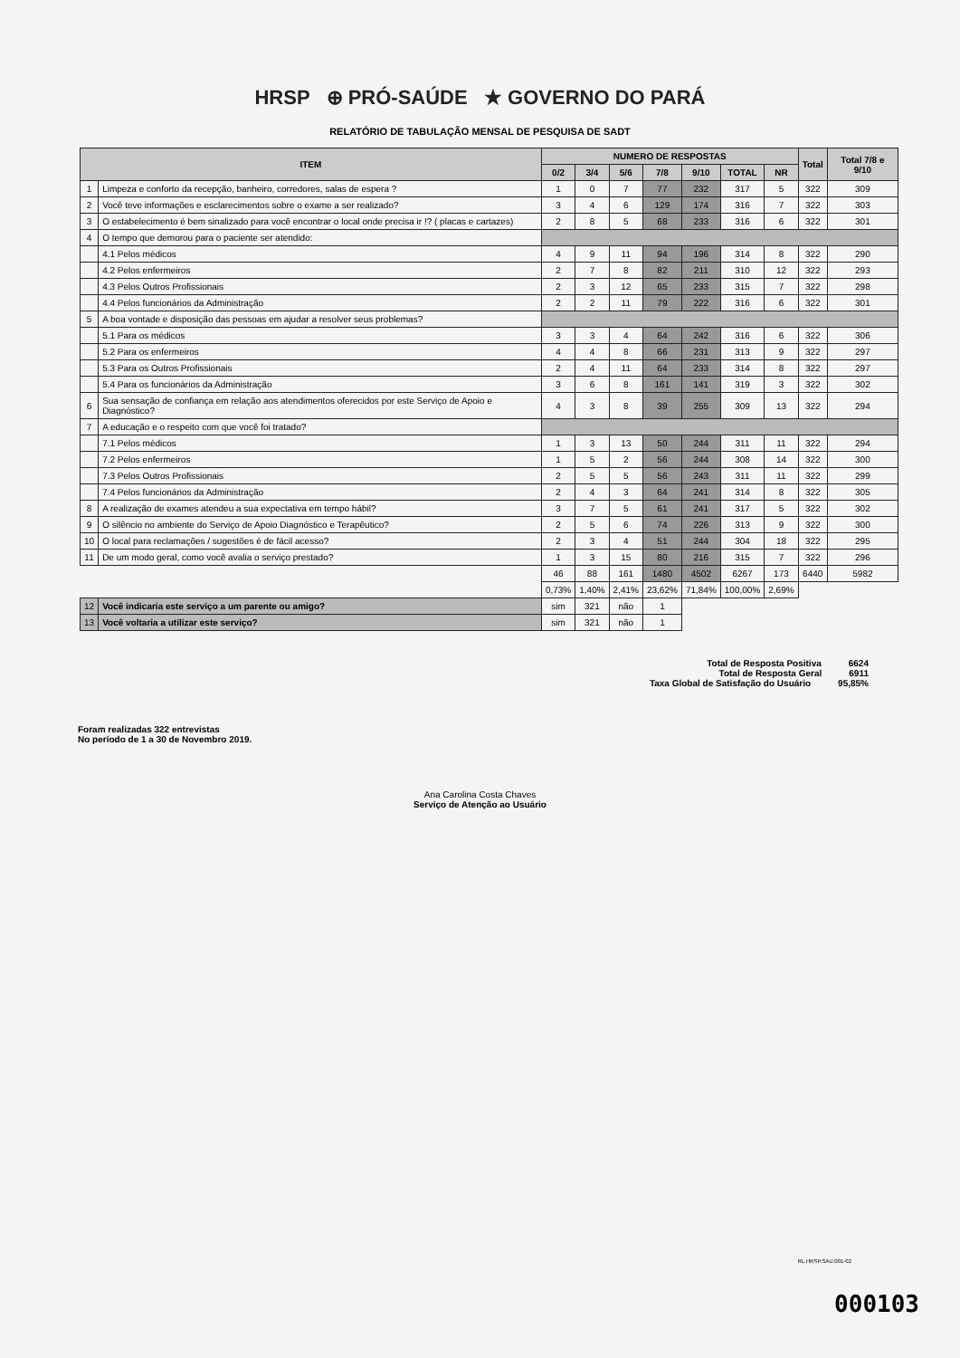HRSP ⊕ PRÓ-SAÚDE ★ GOVERNO DO PARÁ
RELATÓRIO DE TABULAÇÃO MENSAL DE PESQUISA DE SADT
| ITEM | | NUMERO DE RESPOSTAS | | | | | | | Total | Total 7/8 e 9/10 |
| --- | --- | --- | --- | --- | --- | --- | --- | --- | --- | --- |
| | | 0/2 | 3/4 | 5/6 | 7/8 | 9/10 | TOTAL | NR | | |
| 1 | Limpeza e conforto da recepção, banheiro, corredores, salas de espera ? | 1 | 0 | 7 | 77 | 232 | 317 | 5 | 322 | 309 |
| 2 | Você teve informações e esclarecimentos sobre o exame a ser realizado? | 3 | 4 | 6 | 129 | 174 | 316 | 7 | 322 | 303 |
| 3 | O estabelecimento é bem sinalizado para você encontrar o local onde precisa ir !? ( placas e cartazes) | 2 | 8 | 5 | 68 | 233 | 316 | 6 | 322 | 301 |
| 4 | O tempo que demorou para o paciente ser atendido: | | | | | | | | | |
| | 4.1 Pelos médicos | 4 | 9 | 11 | 94 | 196 | 314 | 8 | 322 | 290 |
| | 4.2 Pelos enfermeiros | 2 | 7 | 8 | 82 | 211 | 310 | 12 | 322 | 293 |
| | 4.3 Pelos Outros Profissionais | 2 | 3 | 12 | 65 | 233 | 315 | 7 | 322 | 298 |
| | 4.4 Pelos funcionários da Administração | 2 | 2 | 11 | 79 | 222 | 316 | 6 | 322 | 301 |
| 5 | A boa vontade e disposição das pessoas em ajudar a resolver seus problemas? | | | | | | | | | |
| | 5.1 Para os médicos | 3 | 3 | 4 | 64 | 242 | 316 | 6 | 322 | 306 |
| | 5.2 Para os enfermeiros | 4 | 4 | 8 | 66 | 231 | 313 | 9 | 322 | 297 |
| | 5.3 Para os Outros Profissionais | 2 | 4 | 11 | 64 | 233 | 314 | 8 | 322 | 297 |
| | 5.4 Para os funcionários da Administração | 3 | 6 | 8 | 161 | 141 | 319 | 3 | 322 | 302 |
| 6 | Sua sensação de confiança em relação aos atendimentos oferecidos por este Serviço de Apoio e Diagnóstico? | 4 | 3 | 8 | 39 | 255 | 309 | 13 | 322 | 294 |
| 7 | A educação e o respeito com que você foi tratado? | | | | | | | | | |
| | 7.1 Pelos médicos | 1 | 3 | 13 | 50 | 244 | 311 | 11 | 322 | 294 |
| | 7.2 Pelos enfermeiros | 1 | 5 | 2 | 56 | 244 | 308 | 14 | 322 | 300 |
| | 7.3 Pelos Outros Profissionais | 2 | 5 | 5 | 56 | 243 | 311 | 11 | 322 | 299 |
| | 7.4 Pelos funcionários da Administração | 2 | 4 | 3 | 64 | 241 | 314 | 8 | 322 | 305 |
| 8 | A realização de exames atendeu a sua expectativa em tempo hábil? | 3 | 7 | 5 | 61 | 241 | 317 | 5 | 322 | 302 |
| 9 | O silêncio no ambiente do Serviço de Apoio Diagnóstico e Terapêutico? | 2 | 5 | 6 | 74 | 226 | 313 | 9 | 322 | 300 |
| 10 | O local para reclamações / sugestões é de fácil acesso? | 2 | 3 | 4 | 51 | 244 | 304 | 18 | 322 | 295 |
| 11 | De um modo geral, como você avalia o serviço prestado? | 1 | 3 | 15 | 80 | 216 | 315 | 7 | 322 | 296 |
| | | 46 | 88 | 161 | 1480 | 4502 | 6267 | 173 | 6440 | 5982 |
| | | 0,73% | 1,40% | 2,41% | 23,62% | 71,84% | 100,00% | 2,69% | | |
| 12 | Você indicaria este serviço a um parente ou amigo? | sim | 321 | não | 1 | | | | | |
| 13 | Você voltaria a utilizar este serviço? | sim | 321 | não | 1 | | | | | |
Total de Resposta Positiva 6624
Total de Resposta Geral 6911
Taxa Global de Satisfação do Usuário 95,85%
Foram realizadas 322 entrevistas
No período de 1 a 30 de Novembro 2019.
Ana Carolina Costa Chaves
Serviço de Atenção ao Usuário
RL.HRSP.SAU.001-02
000103